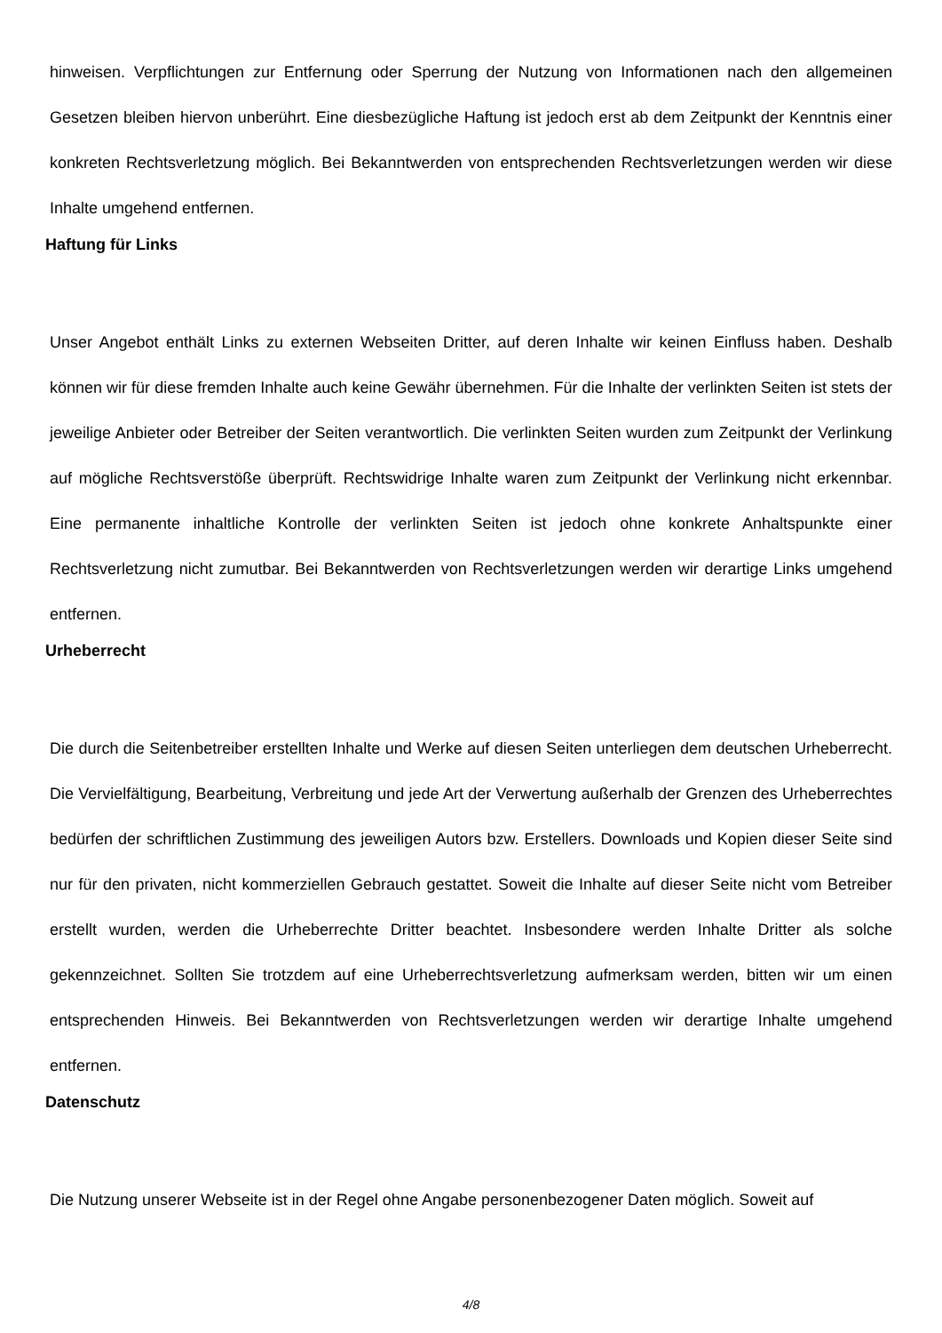hinweisen. Verpflichtungen zur Entfernung oder Sperrung der Nutzung von Informationen nach den allgemeinen Gesetzen bleiben hiervon unberührt. Eine diesbezügliche Haftung ist jedoch erst ab dem Zeitpunkt der Kenntnis einer konkreten Rechtsverletzung möglich. Bei Bekanntwerden von entsprechenden Rechtsverletzungen werden wir diese Inhalte umgehend entfernen.
Haftung für Links
Unser Angebot enthält Links zu externen Webseiten Dritter, auf deren Inhalte wir keinen Einfluss haben. Deshalb können wir für diese fremden Inhalte auch keine Gewähr übernehmen. Für die Inhalte der verlinkten Seiten ist stets der jeweilige Anbieter oder Betreiber der Seiten verantwortlich. Die verlinkten Seiten wurden zum Zeitpunkt der Verlinkung auf mögliche Rechtsverstöße überprüft. Rechtswidrige Inhalte waren zum Zeitpunkt der Verlinkung nicht erkennbar. Eine permanente inhaltliche Kontrolle der verlinkten Seiten ist jedoch ohne konkrete Anhaltspunkte einer Rechtsverletzung nicht zumutbar. Bei Bekanntwerden von Rechtsverletzungen werden wir derartige Links umgehend entfernen.
Urheberrecht
Die durch die Seitenbetreiber erstellten Inhalte und Werke auf diesen Seiten unterliegen dem deutschen Urheberrecht. Die Vervielfältigung, Bearbeitung, Verbreitung und jede Art der Verwertung außerhalb der Grenzen des Urheberrechtes bedürfen der schriftlichen Zustimmung des jeweiligen Autors bzw. Erstellers. Downloads und Kopien dieser Seite sind nur für den privaten, nicht kommerziellen Gebrauch gestattet. Soweit die Inhalte auf dieser Seite nicht vom Betreiber erstellt wurden, werden die Urheberrechte Dritter beachtet. Insbesondere werden Inhalte Dritter als solche gekennzeichnet. Sollten Sie trotzdem auf eine Urheberrechtsverletzung aufmerksam werden, bitten wir um einen entsprechenden Hinweis. Bei Bekanntwerden von Rechtsverletzungen werden wir derartige Inhalte umgehend entfernen.
Datenschutz
Die Nutzung unserer Webseite ist in der Regel ohne Angabe personenbezogener Daten möglich. Soweit auf
4/8